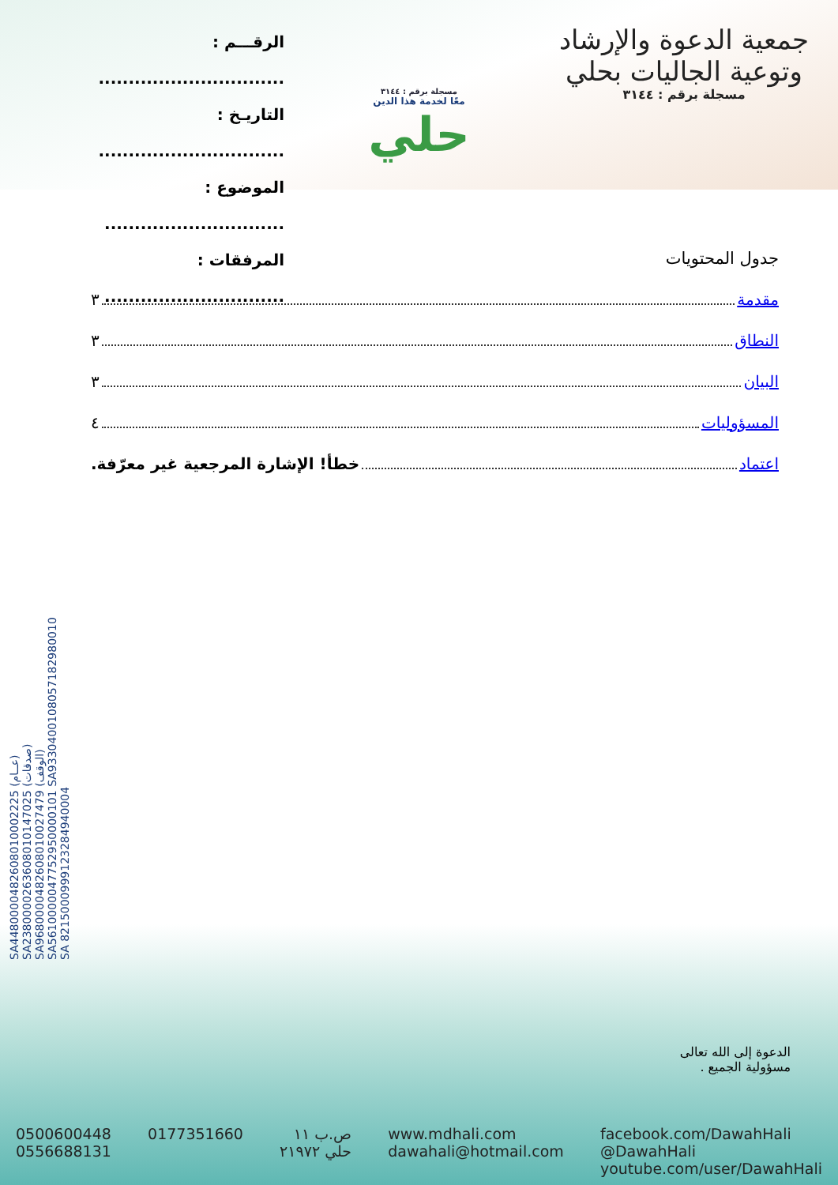الرقـــم : ...............................
التاريـخ : ...............................
الموضوع : ..............................
المرفقات : ..............................
مسجلة برقم : ٣١٤٤
معًا لخدمة هذا الدين
حلي
جمعية الدعوة والإرشاد
وتوعية الجاليات بحلي
مسجلة برقم : ٣١٤٤
SA4480000482608010002225 (عــام)
SA2380000263608010147025 (صدقات)
SA9680000482608010027479 (الوقف)
SA5610000047752950000101 SA9330400108057182980010
SA 8215000999123284940004
جدول المحتويات
مقدمة ٣
النطاق ٣
البيان ٣
المسؤوليات ٤
اعتماد خطأ! الإشارة المرجعية غير معرّفة.
الدعوة إلى الله تعالى
مسؤولية الجميع .
0500600448
0556688131
0177351660 ص.ب ١١
حلي ٢١٩٧٢
www.mdhali.com
dawahali@hotmail.com
facebook.com/DawahHali
@DawahHali
youtube.com/user/DawahHali